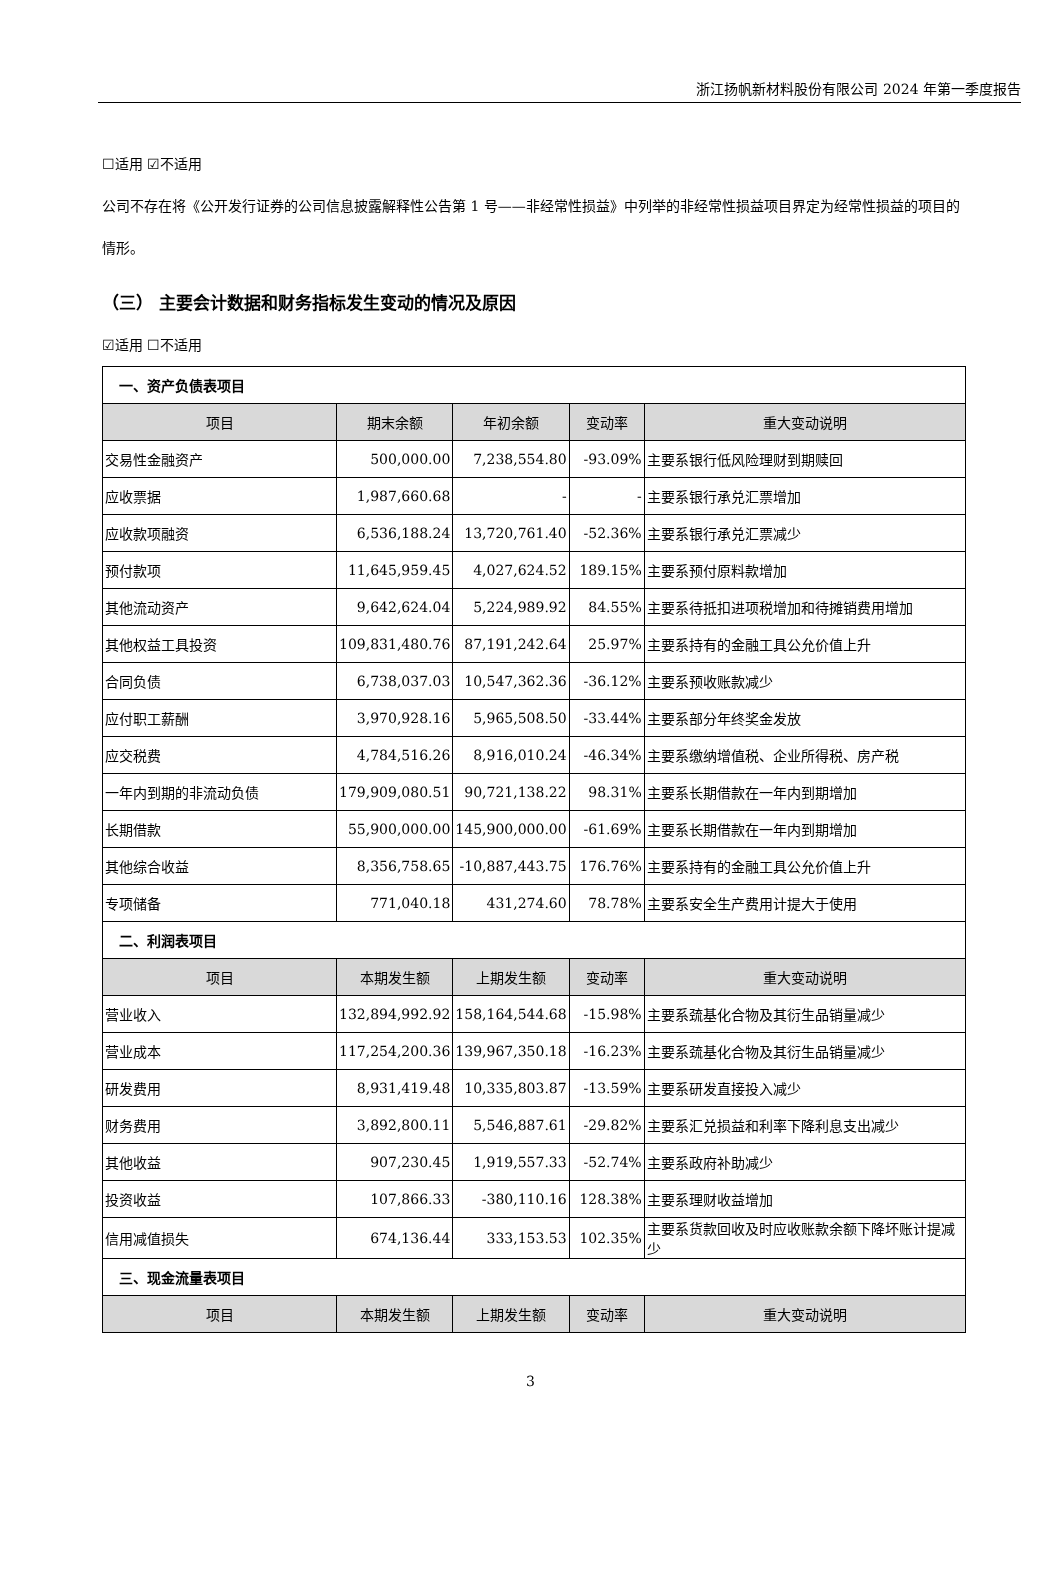浙江扬帆新材料股份有限公司 2024 年第一季度报告
☐适用 ☑不适用
公司不存在将《公开发行证券的公司信息披露解释性公告第 1 号——非经常性损益》中列举的非经常性损益项目界定为经常性损益的项目的情形。
（三） 主要会计数据和财务指标发生变动的情况及原因
☑适用 ☐不适用
| 一、资产负债表项目 | | | | |
| 项目 | 期末余额 | 年初余额 | 变动率 | 重大变动说明 |
| 交易性金融资产 | 500,000.00 | 7,238,554.80 | -93.09% | 主要系银行低风险理财到期赎回 |
| 应收票据 | 1,987,660.68 | - | - | 主要系银行承兑汇票增加 |
| 应收款项融资 | 6,536,188.24 | 13,720,761.40 | -52.36% | 主要系银行承兑汇票减少 |
| 预付款项 | 11,645,959.45 | 4,027,624.52 | 189.15% | 主要系预付原料款增加 |
| 其他流动资产 | 9,642,624.04 | 5,224,989.92 | 84.55% | 主要系待抵扣进项税增加和待摊销费用增加 |
| 其他权益工具投资 | 109,831,480.76 | 87,191,242.64 | 25.97% | 主要系持有的金融工具公允价值上升 |
| 合同负债 | 6,738,037.03 | 10,547,362.36 | -36.12% | 主要系预收账款减少 |
| 应付职工薪酬 | 3,970,928.16 | 5,965,508.50 | -33.44% | 主要系部分年终奖金发放 |
| 应交税费 | 4,784,516.26 | 8,916,010.24 | -46.34% | 主要系缴纳增值税、企业所得税、房产税 |
| 一年内到期的非流动负债 | 179,909,080.51 | 90,721,138.22 | 98.31% | 主要系长期借款在一年内到期增加 |
| 长期借款 | 55,900,000.00 | 145,900,000.00 | -61.69% | 主要系长期借款在一年内到期增加 |
| 其他综合收益 | 8,356,758.65 | -10,887,443.75 | 176.76% | 主要系持有的金融工具公允价值上升 |
| 专项储备 | 771,040.18 | 431,274.60 | 78.78% | 主要系安全生产费用计提大于使用 |
| 二、利润表项目 | | | | |
| 项目 | 本期发生额 | 上期发生额 | 变动率 | 重大变动说明 |
| 营业收入 | 132,894,992.92 | 158,164,544.68 | -15.98% | 主要系巯基化合物及其衍生品销量减少 |
| 营业成本 | 117,254,200.36 | 139,967,350.18 | -16.23% | 主要系巯基化合物及其衍生品销量减少 |
| 研发费用 | 8,931,419.48 | 10,335,803.87 | -13.59% | 主要系研发直接投入减少 |
| 财务费用 | 3,892,800.11 | 5,546,887.61 | -29.82% | 主要系汇兑损益和利率下降利息支出减少 |
| 其他收益 | 907,230.45 | 1,919,557.33 | -52.74% | 主要系政府补助减少 |
| 投资收益 | 107,866.33 | -380,110.16 | 128.38% | 主要系理财收益增加 |
| 信用减值损失 | 674,136.44 | 333,153.53 | 102.35% | 主要系货款回收及时应收账款余额下降坏账计提减少 |
| 三、现金流量表项目 | | | | |
| 项目 | 本期发生额 | 上期发生额 | 变动率 | 重大变动说明 |
3